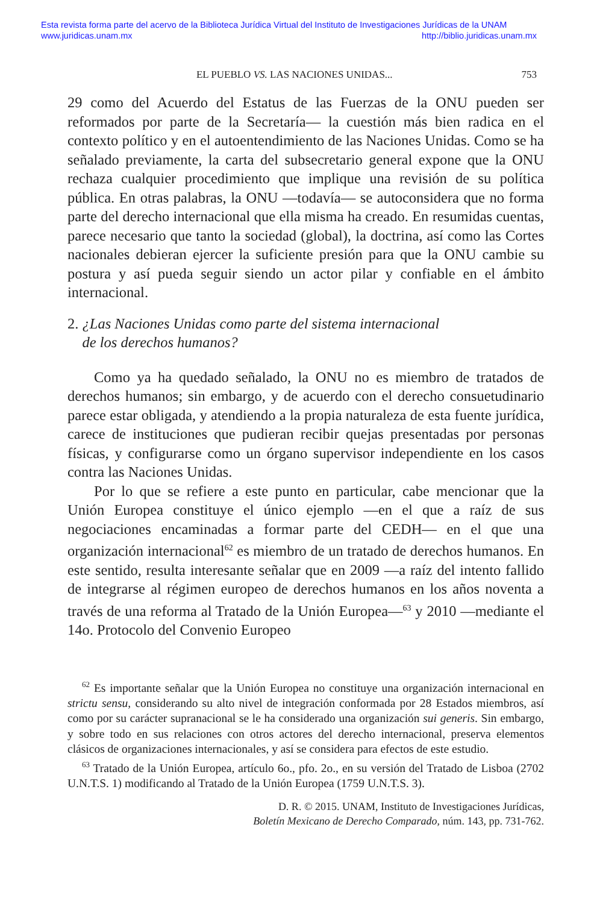Esta revista forma parte del acervo de la Biblioteca Jurídica Virtual del Instituto de Investigaciones Jurídicas de la UNAM
www.juridicas.unam.mx http://biblio.juridicas.unam.mx
EL PUEBLO VS. LAS NACIONES UNIDAS... 753
29 como del Acuerdo del Estatus de las Fuerzas de la ONU pueden ser reformados por parte de la Secretaría— la cuestión más bien radica en el contexto político y en el autoentendimiento de las Naciones Unidas. Como se ha señalado previamente, la carta del subsecretario general expone que la ONU rechaza cualquier procedimiento que implique una revisión de su política pública. En otras palabras, la ONU —todavía— se autoconsidera que no forma parte del derecho internacional que ella misma ha creado. En resumidas cuentas, parece necesario que tanto la sociedad (global), la doctrina, así como las Cortes nacionales debieran ejercer la suficiente presión para que la ONU cambie su postura y así pueda seguir siendo un actor pilar y confiable en el ámbito internacional.
2. ¿Las Naciones Unidas como parte del sistema internacional
de los derechos humanos?
Como ya ha quedado señalado, la ONU no es miembro de tratados de derechos humanos; sin embargo, y de acuerdo con el derecho consuetudinario parece estar obligada, y atendiendo a la propia naturaleza de esta fuente jurídica, carece de instituciones que pudieran recibir quejas presentadas por personas físicas, y configurarse como un órgano supervisor independiente en los casos contra las Naciones Unidas.
Por lo que se refiere a este punto en particular, cabe mencionar que la Unión Europea constituye el único ejemplo —en el que a raíz de sus negociaciones encaminadas a formar parte del CEDH— en el que una organización internacional<sup>62</sup> es miembro de un tratado de derechos humanos. En este sentido, resulta interesante señalar que en 2009 —a raíz del intento fallido de integrarse al régimen europeo de derechos humanos en los años noventa a través de una reforma al Tratado de la Unión Europea—<sup>63</sup> y 2010 —mediante el 14o. Protocolo del Convenio Europeo
<sup>62</sup> Es importante señalar que la Unión Europea no constituye una organización internacional en strictu sensu, considerando su alto nivel de integración conformada por 28 Estados miembros, así como por su carácter supranacional se le ha considerado una organización sui generis. Sin embargo, y sobre todo en sus relaciones con otros actores del derecho internacional, preserva elementos clásicos de organizaciones internacionales, y así se considera para efectos de este estudio.
<sup>63</sup> Tratado de la Unión Europea, artículo 6o., pfo. 2o., en su versión del Tratado de Lisboa (2702 U.N.T.S. 1) modificando al Tratado de la Unión Europea (1759 U.N.T.S. 3).
D. R. © 2015. UNAM, Instituto de Investigaciones Jurídicas,
Boletín Mexicano de Derecho Comparado, núm. 143, pp. 731-762.